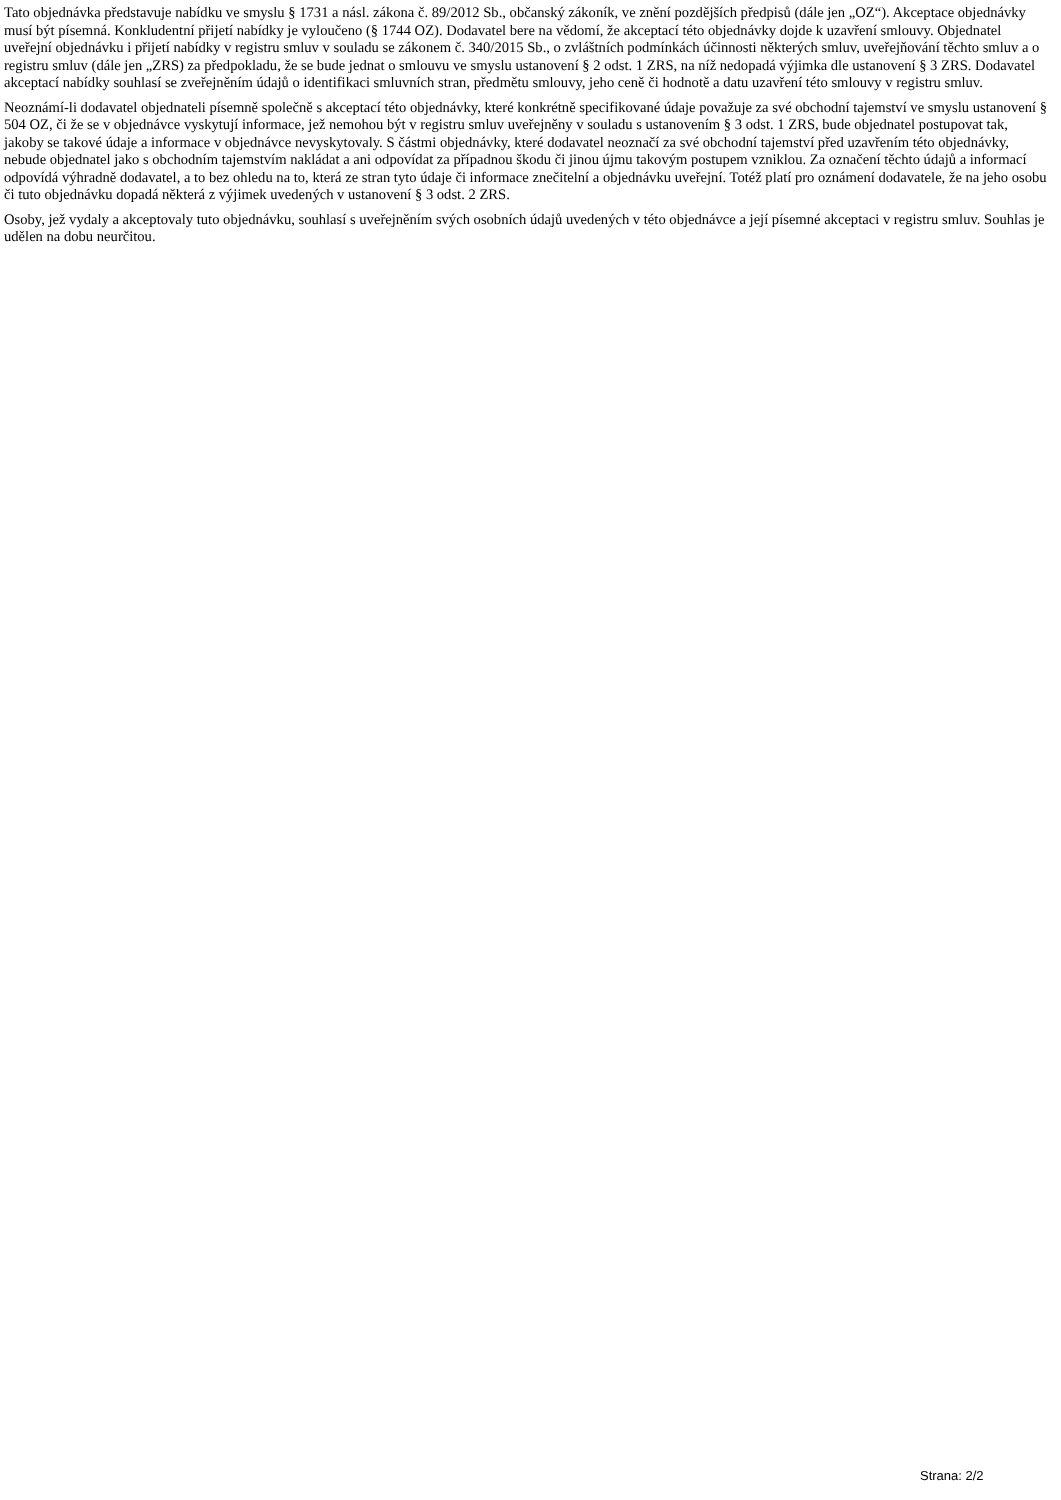Tato objednávka představuje nabídku ve smyslu § 1731 a násl. zákona č. 89/2012 Sb., občanský zákoník, ve znění pozdějších předpisů (dále jen „OZ“). Akceptace objednávky musí být písemná. Konkludentní přijetí nabídky je vyloučeno (§ 1744 OZ). Dodavatel bere na vědomí, že akceptací této objednávky dojde k uzavření smlouvy. Objednatel uveřejní objednávku i přijetí nabídky v registru smluv v souladu se zákonem č. 340/2015 Sb., o zvláštních podmínkách účinnosti některých smluv, uveřejňování těchto smluv a o registru smluv (dále jen „ZRS) za předpokladu, že se bude jednat o smlouvu ve smyslu ustanovení § 2 odst. 1 ZRS, na níž nedopadá výjimka dle ustanovení § 3 ZRS. Dodavatel akceptací nabídky souhlasí se zveřejněním údajů o identifikaci smluvních stran, předmětu smlouvy, jeho ceně či hodnotě a datu uzavření této smlouvy v registru smluv.
Neoznámí-li dodavatel objednateli písemně společně s akceptací této objednávky, které konkrétně specifikované údaje považuje za své obchodní tajemství ve smyslu ustanovení § 504 OZ, či že se v objednávce vyskytují informace, jež nemohou být v registru smluv uveřejněny v souladu s ustanovením § 3 odst. 1 ZRS, bude objednatel postupovat tak, jakoby se takové údaje a informace v objednávce nevyskytovaly. S částmi objednávky, které dodavatel neoznačí za své obchodní tajemství před uzavřením této objednávky, nebude objednatel jako s obchodním tajemstvím nakládat a ani odpovídat za případnou škodu či jinou újmu takovým postupem vzniklou. Za označení těchto údajů a informací odpovídá výhradně dodavatel, a to bez ohledu na to, která ze stran tyto údaje či informace znečitelní a objednávku uveřejní. Totéž platí pro oznámení dodavatele, že na jeho osobu či tuto objednávku dopadá některá z výjimek uvedených v ustanovení § 3 odst. 2 ZRS.
Osoby, jež vydaly a akceptovaly tuto objednávku, souhlasí s uveřejněním svých osobních údajů uvedených v této objednávce a její písemné akceptaci v registru smluv. Souhlas je udělen na dobu neurčitou.
Strana: 2/2